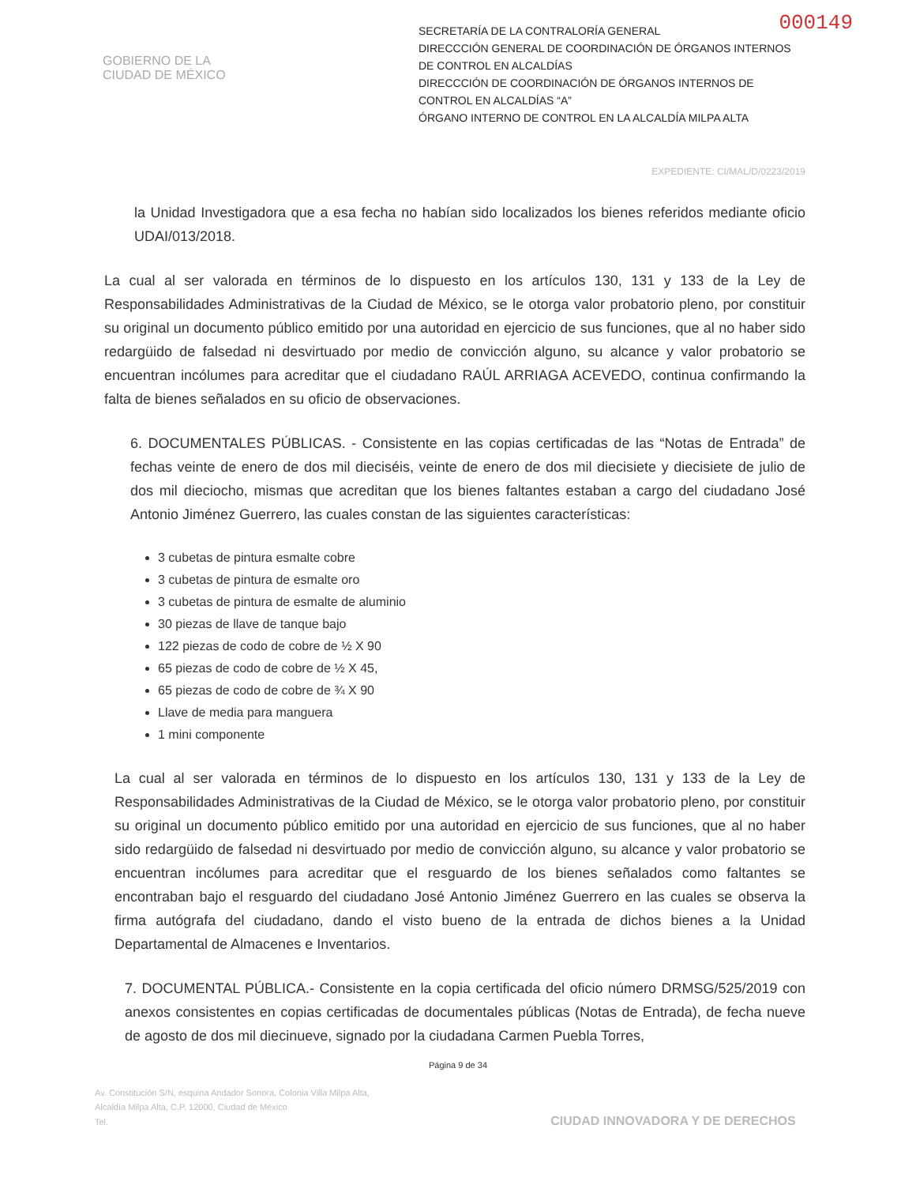000149
GOBIERNO DE LA
CIUDAD DE MÉXICO
SECRETARÍA DE LA CONTRALORÍA GENERAL
DIRECCCIÓN GENERAL DE COORDINACIÓN DE ÓRGANOS INTERNOS DE CONTROL EN ALCALDÍAS
DIRECCCIÓN DE COORDINACIÓN DE ÓRGANOS INTERNOS DE CONTROL EN ALCALDÍAS “A”
ÓRGANO INTERNO DE CONTROL EN LA ALCALDÍA MILPA ALTA
EXPEDIENTE: CI/MAL/D/0223/2019
la Unidad Investigadora que a esa fecha no habían sido localizados los bienes referidos mediante oficio UDAI/013/2018.
La cual al ser valorada en términos de lo dispuesto en los artículos 130, 131 y 133 de la Ley de Responsabilidades Administrativas de la Ciudad de México, se le otorga valor probatorio pleno, por constituir su original un documento público emitido por una autoridad en ejercicio de sus funciones, que al no haber sido redargüido de falsedad ni desvirtuado por medio de convicción alguno, su alcance y valor probatorio se encuentran incólumes para acreditar que el ciudadano RAÚL ARRIAGA ACEVEDO, continua confirmando la falta de bienes señalados en su oficio de observaciones.
6. DOCUMENTALES PÚBLICAS. - Consistente en las copias certificadas de las “Notas de Entrada” de fechas veinte de enero de dos mil dieciséis, veinte de enero de dos mil diecisiete y diecisiete de julio de dos mil dieciocho, mismas que acreditan que los bienes faltantes estaban a cargo del ciudadano José Antonio Jiménez Guerrero, las cuales constan de las siguientes características:
3 cubetas de pintura esmalte cobre
3 cubetas de pintura de esmalte oro
3 cubetas de pintura de esmalte de aluminio
30 piezas de llave de tanque bajo
122 piezas de codo de cobre de ½ X 90
65 piezas de codo de cobre de ½ X 45,
65 piezas de codo de cobre de ¾ X 90
Llave de media para manguera
1 mini componente
La cual al ser valorada en términos de lo dispuesto en los artículos 130, 131 y 133 de la Ley de Responsabilidades Administrativas de la Ciudad de México, se le otorga valor probatorio pleno, por constituir su original un documento público emitido por una autoridad en ejercicio de sus funciones, que al no haber sido redargüido de falsedad ni desvirtuado por medio de convicción alguno, su alcance y valor probatorio se encuentran incólumes para acreditar que el resguardo de los bienes señalados como faltantes se encontraban bajo el resguardo del ciudadano José Antonio Jiménez Guerrero en las cuales se observa la firma autógrafa del ciudadano, dando el visto bueno de la entrada de dichos bienes a la Unidad Departamental de Almacenes e Inventarios.
7. DOCUMENTAL PÚBLICA.- Consistente en la copia certificada del oficio número DRMSG/525/2019 con anexos consistentes en copias certificadas de documentales públicas (Notas de Entrada), de fecha nueve de agosto de dos mil diecinueve, signado por la ciudadana Carmen Puebla Torres,
Página 9 de 34
Av. Constitución S/N, esquina Andador Sonora, Colonia Villa Milpa Alta,
Alcaldía Milpa Alta, C.P. 12000, Ciudad de México
Tel. CIUDAD INNOVADORA Y DE DERECHOS